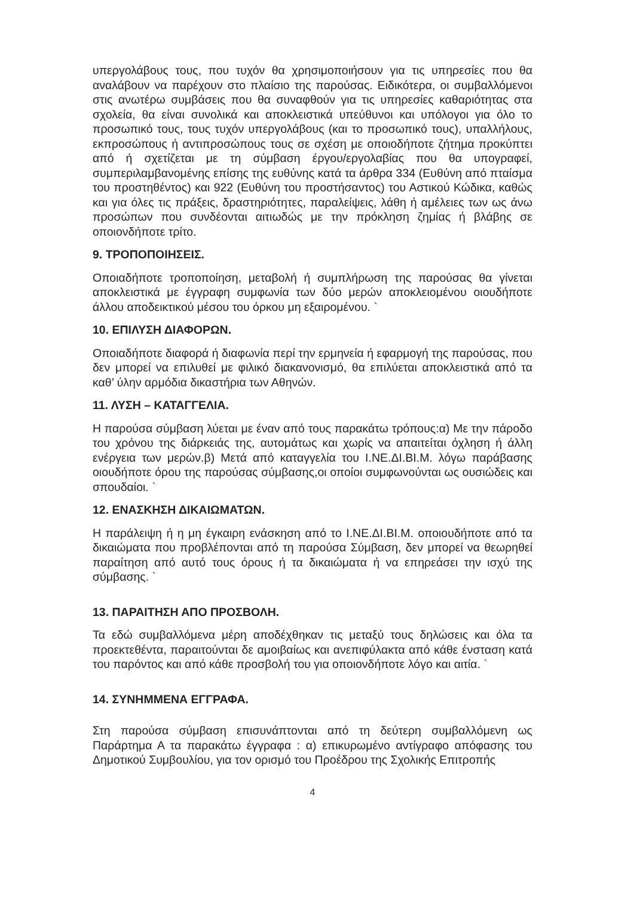υπεργολάβους τους, που τυχόν θα χρησιμοποιήσουν για τις υπηρεσίες που θα αναλάβουν να παρέχουν στο πλαίσιο της παρούσας. Ειδικότερα, οι συμβαλλόμενοι στις ανωτέρω συμβάσεις που θα συναφθούν για τις υπηρεσίες καθαριότητας στα σχολεία, θα είναι συνολικά και αποκλειστικά υπεύθυνοι και υπόλογοι για όλο το προσωπικό τους, τους τυχόν υπεργολάβους (και το προσωπικό τους), υπαλλήλους, εκπροσώπους ή αντιπροσώπους τους σε σχέση με οποιοδήποτε ζήτημα προκύπτει από ή σχετίζεται με τη σύμβαση έργου/εργολαβίας που θα υπογραφεί, συμπεριλαμβανομένης επίσης της ευθύνης κατά τα άρθρα 334 (Ευθύνη από πταίσμα του προστηθέντος) και 922 (Ευθύνη του προστήσαντος) του Αστικού Κώδικα, καθώς και για όλες τις πράξεις, δραστηριότητες, παραλείψεις, λάθη ή αμέλειες των ως άνω προσώπων που συνδέονται αιτιωδώς με την πρόκληση ζημίας ή βλάβης σε οποιονδήποτε τρίτο.
9. ΤΡΟΠΟΠΟΙΗΣΕΙΣ.
Οποιαδήποτε τροποποίηση, μεταβολή ή συμπλήρωση της παρούσας θα γίνεται αποκλειστικά με έγγραφη συμφωνία των δύο μερών αποκλειομένου οιουδήποτε άλλου αποδεικτικού μέσου του όρκου μη εξαιρομένου. `
10. ΕΠΙΛΥΣΗ ΔΙΑΦΟΡΩΝ.
Οποιαδήποτε διαφορά ή διαφωνία περί την ερμηνεία ή εφαρμογή της παρούσας, που δεν μπορεί να επιλυθεί με φιλικό διακανονισμό, θα επιλύεται αποκλειστικά από τα καθ’ ύλην αρμόδια δικαστήρια των Αθηνών.
11. ΛΥΣΗ – ΚΑΤΑΓΓΕΛΙΑ.
Η παρούσα σύμβαση λύεται με έναν από τους παρακάτω τρόπους:α) Με την πάροδο του χρόνου της διάρκειάς της, αυτομάτως και χωρίς να απαιτείται όχληση ή άλλη ενέργεια των μερών.β) Μετά από καταγγελία του Ι.ΝΕ.ΔΙ.ΒΙ.Μ. λόγω παράβασης οιουδήποτε όρου της παρούσας σύμβασης,οι οποίοι συμφωνούνται ως ουσιώδεις και σπουδαίοι. `
12. ΕΝΑΣΚΗΣΗ ΔΙΚΑΙΩΜΑΤΩΝ.
Η παράλειψη ή η μη έγκαιρη ενάσκηση από το Ι.ΝΕ.ΔΙ.ΒΙ.Μ. οποιουδήποτε από τα δικαιώματα που προβλέπονται από τη παρούσα Σύμβαση, δεν μπορεί να θεωρηθεί παραίτηση από αυτό τους όρους ή τα δικαιώματα ή να επηρεάσει την ισχύ της σύμβασης. `
13. ΠΑΡΑΙΤΗΣΗ ΑΠΟ ΠΡΟΣΒΟΛΗ.
Τα εδώ συμβαλλόμενα μέρη αποδέχθηκαν τις μεταξύ τους δηλώσεις και όλα τα προεκτεθέντα, παραιτούνται δε αμοιβαίως και ανεπιφύλακτα από κάθε ένσταση κατά του παρόντος και από κάθε προσβολή του για οποιονδήποτε λόγο και αιτία. `
14. ΣΥΝΗΜΜΕΝΑ ΕΓΓΡΑΦΑ.
Στη παρούσα σύμβαση επισυνάπτονται από τη δεύτερη συμβαλλόμενη ως Παράρτημα Α τα παρακάτω έγγραφα : α) επικυρωμένο αντίγραφο απόφασης του Δημοτικού Συμβουλίου, για τον ορισμό του Προέδρου της Σχολικής Επιτροπής
4